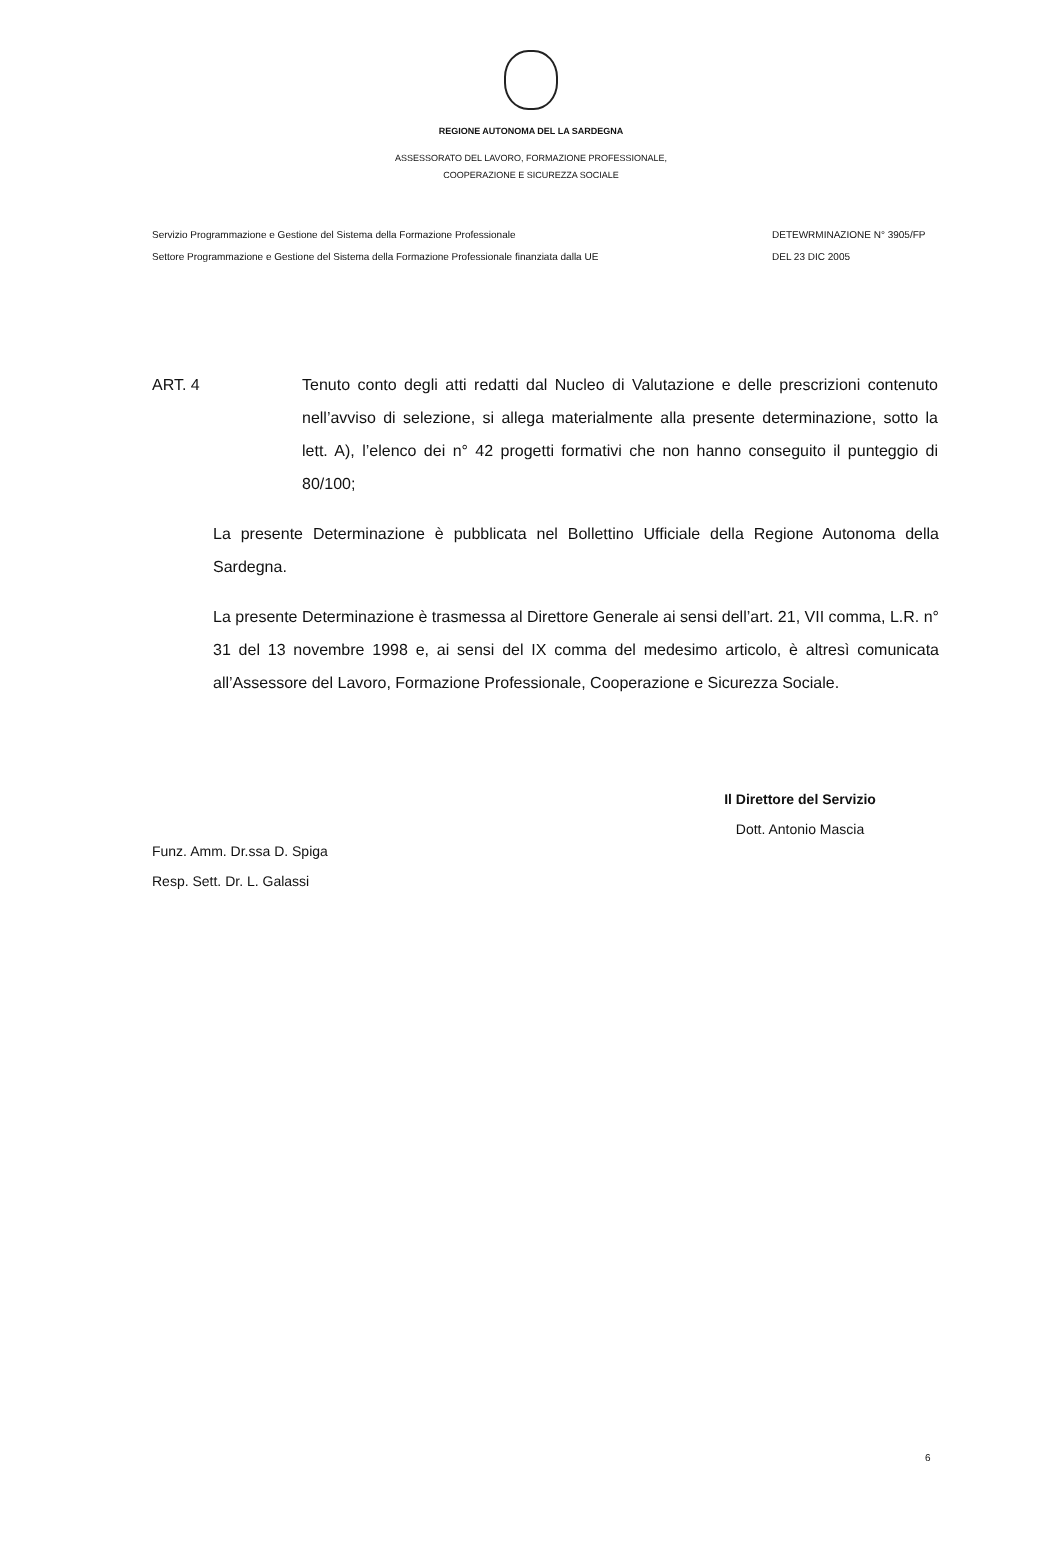REGIONE AUTONOMA DEL LA SARDEGNA
ASSESSORATO DEL LAVORO, FORMAZIONE PROFESSIONALE,
COOPERAZIONE E SICUREZZA SOCIALE
Servizio Programmazione e Gestione del Sistema della Formazione Professionale
Settore Programmazione e Gestione del Sistema della Formazione Professionale finanziata dalla UE
DETEWRMINAZIONE N° 3905/FP
DEL 23 DIC 2005
ART. 4 Tenuto conto degli atti redatti dal Nucleo di Valutazione e delle prescrizioni contenuto nell’avviso di selezione, si allega materialmente alla presente determinazione, sotto la lett. A), l’elenco dei n° 42 progetti formativi che non hanno conseguito il punteggio di 80/100;
La presente Determinazione è pubblicata nel Bollettino Ufficiale della Regione Autonoma della Sardegna.
La presente Determinazione è trasmessa al Direttore Generale ai sensi dell’art. 21, VII comma, L.R. n° 31 del 13 novembre 1998 e, ai sensi del IX comma del medesimo articolo, è altresì comunicata all’Assessore del Lavoro, Formazione Professionale, Cooperazione e Sicurezza Sociale.
Il Direttore del Servizio
Dott. Antonio Mascia
Funz. Amm. Dr.ssa D. Spiga
Resp. Sett. Dr. L. Galassi
6